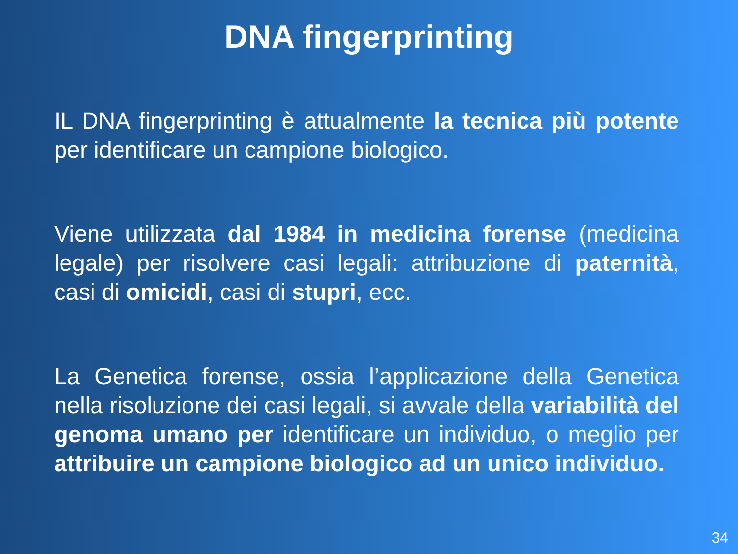DNA fingerprinting
IL DNA fingerprinting è attualmente la tecnica più potente per identificare un campione biologico.
Viene utilizzata dal 1984 in medicina forense (medicina legale) per risolvere casi legali: attribuzione di paternità, casi di omicidi, casi di stupri, ecc.
La Genetica forense, ossia l’applicazione della Genetica nella risoluzione dei casi legali, si avvale della variabilità del genoma umano per identificare un individuo, o meglio per attribuire un campione biologico ad un unico individuo.
34